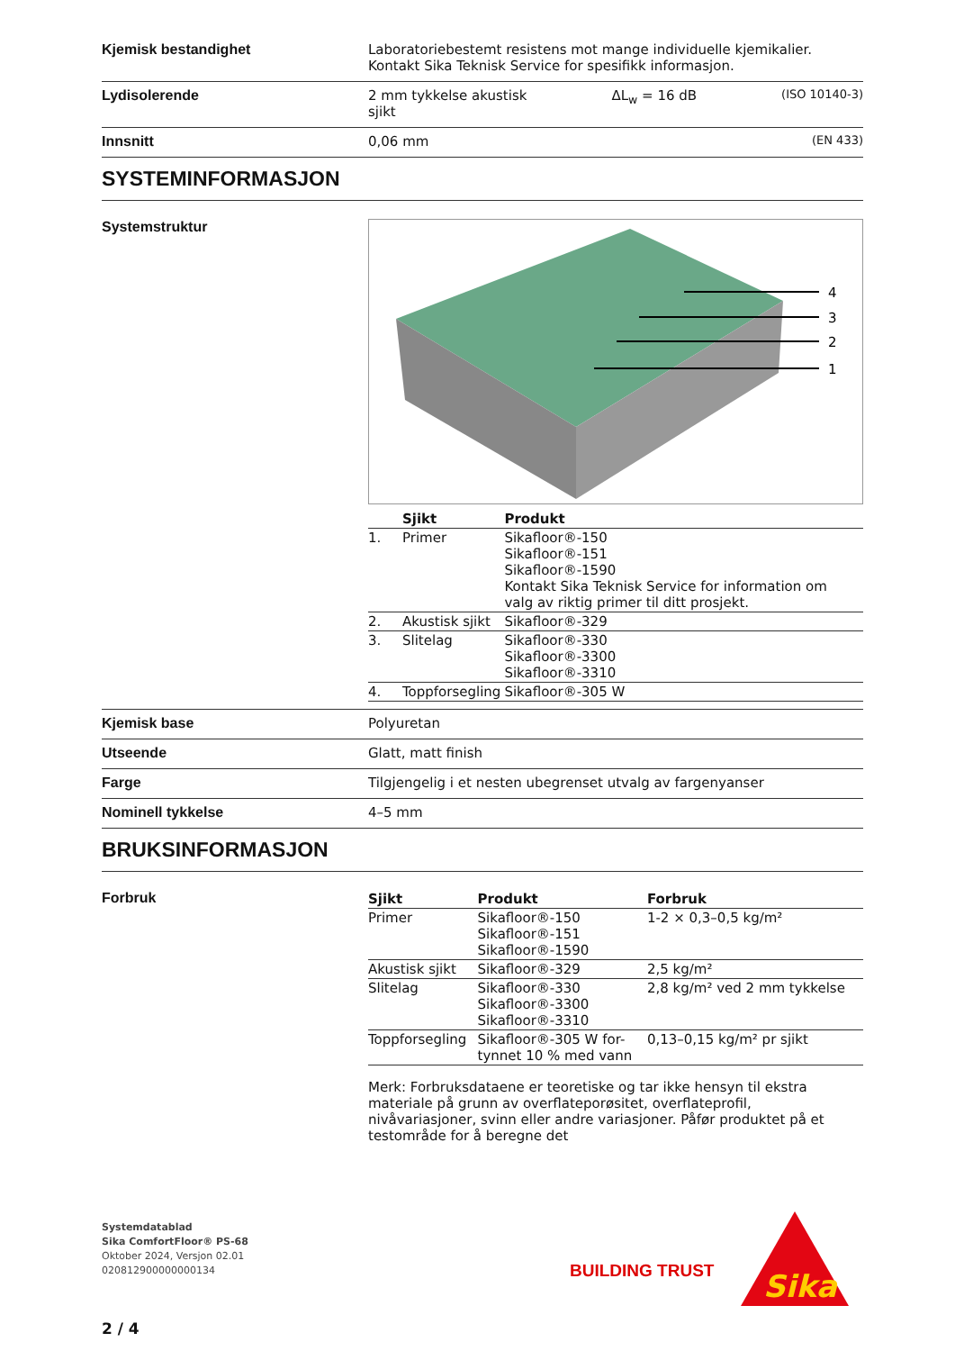Kjemisk bestandighet Laboratoriebestemt resistens mot mange individuelle kjemikalier.
Kontakt Sika Teknisk Service for spesifikk informasjon.
Lydisolerende 2 mm tykkelse akustisk
sjikt ΔL<sub>w</sub> = 16 dB (ISO 10140-3)
Innsnitt 0,06 mm (EN 433)
SYSTEMINFORMASJON
Systemstruktur
4
3
2
1
| | Sjikt | Produkt |
| --- | --- | --- |
| 1. | Primer | Sikafloor®-150 Sikafloor®-151 Sikafloor®-1590 Kontakt Sika Teknisk Service for information om valg av riktig primer til ditt prosjekt. |
| 2. | Akustisk sjikt | Sikafloor®-329 |
| 3. | Slitelag | Sikafloor®-330 Sikafloor®-3300 Sikafloor®-3310 |
| 4. | Toppforsegling | Sikafloor®-305 W |
Kjemisk base Polyuretan
Utseende Glatt, matt finish
Farge Tilgjengelig i et nesten ubegrenset utvalg av fargenyanser
Nominell tykkelse 4–5 mm
BRUKSINFORMASJON
Forbruk
| Sjikt | Produkt | Forbruk |
| --- | --- | --- |
| Primer | Sikafloor®-150 Sikafloor®-151 Sikafloor®-1590 | 1-2 × 0,3–0,5 kg/m² |
| Akustisk sjikt | Sikafloor®-329 | 2,5 kg/m² |
| Slitelag | Sikafloor®-330 Sikafloor®-3300 Sikafloor®-3310 | 2,8 kg/m² ved 2 mm tykkelse |
| Toppforsegling | Sikafloor®-305 W for- tynnet 10 % med vann | 0,13–0,15 kg/m² pr sjikt |
Merk: Forbruksdataene er teoretiske og tar ikke hensyn til ekstra materiale på grunn av overflateporøsitet, overflateprofil, nivåvariasjoner, svinn eller andre variasjoner. Påfør produktet på et testområde for å beregne det
Systemdatablad
Sika ComfortFloor® PS-68
Oktober 2024, Versjon 02.01
020812900000000134
BUILDING TRUST
Sika
2 / 4